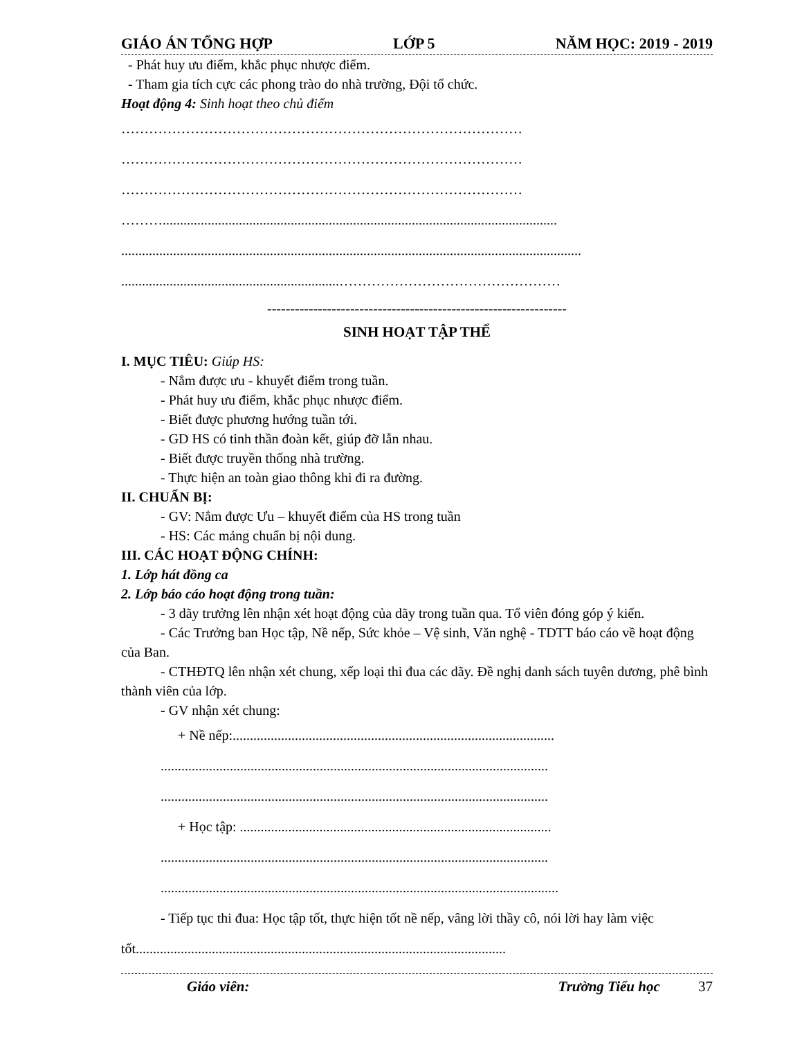GIÁO ÁN TỔNG HỢP LỚP 5 NĂM HỌC: 2019 - 2019
- Phát huy ưu điểm, khắc phục nhược điểm.
- Tham gia tích cực các phong trào do nhà trường, Đội tổ chức.
Hoạt động 4: Sinh hoạt theo chủ điểm
……………………………………………………………………………
……………………………………………………………………………
……………………………………………………………………………
………..................................................................................................................
.....................................................................................................................................
...............................................................…………………………………………
-----------------------------------------------------------------
SINH HOẠT TẬP THỂ
I. MỤC TIÊU: Giúp HS:
- Nắm được ưu - khuyết điểm trong tuần.
- Phát huy ưu điểm, khắc phục nhược điểm.
- Biết được phương hướng tuần tới.
- GD HS có tinh thần đoàn kết, giúp đỡ lẫn nhau.
- Biết được truyền thống nhà trường.
- Thực hiện an toàn giao thông khi đi ra đường.
II. CHUẨN BỊ:
- GV: Nắm được Ưu – khuyết điểm của HS trong tuần
- HS: Các mảng chuẩn bị nội dung.
III. CÁC HOẠT ĐỘNG CHÍNH:
1. Lớp hát đồng ca
2. Lớp báo cáo hoạt động trong tuần:
- 3 dãy trưởng lên nhận xét hoạt động của dãy trong tuần qua. Tổ viên đóng góp ý kiến.
- Các Trưởng ban Học tập, Nề nếp, Sức khỏe – Vệ sinh, Văn nghệ - TDTT báo cáo về hoạt động của Ban.
- CTHĐTQ lên nhận xét chung, xếp loại thi đua các dãy. Đề nghị danh sách tuyên dương, phê bình thành viên của lớp.
- GV nhận xét chung:
+ Nề nếp:.............................................................................................
................................................................................................................
................................................................................................................
+ Học tập: ..........................................................................................
................................................................................................................
...................................................................................................................
- Tiếp tục thi đua: Học tập tốt, thực hiện tốt nề nếp, vâng lời thầy cô, nói lời hay làm việc tốt...........................................................................................................
Giáo viên: Trường Tiểu học 37